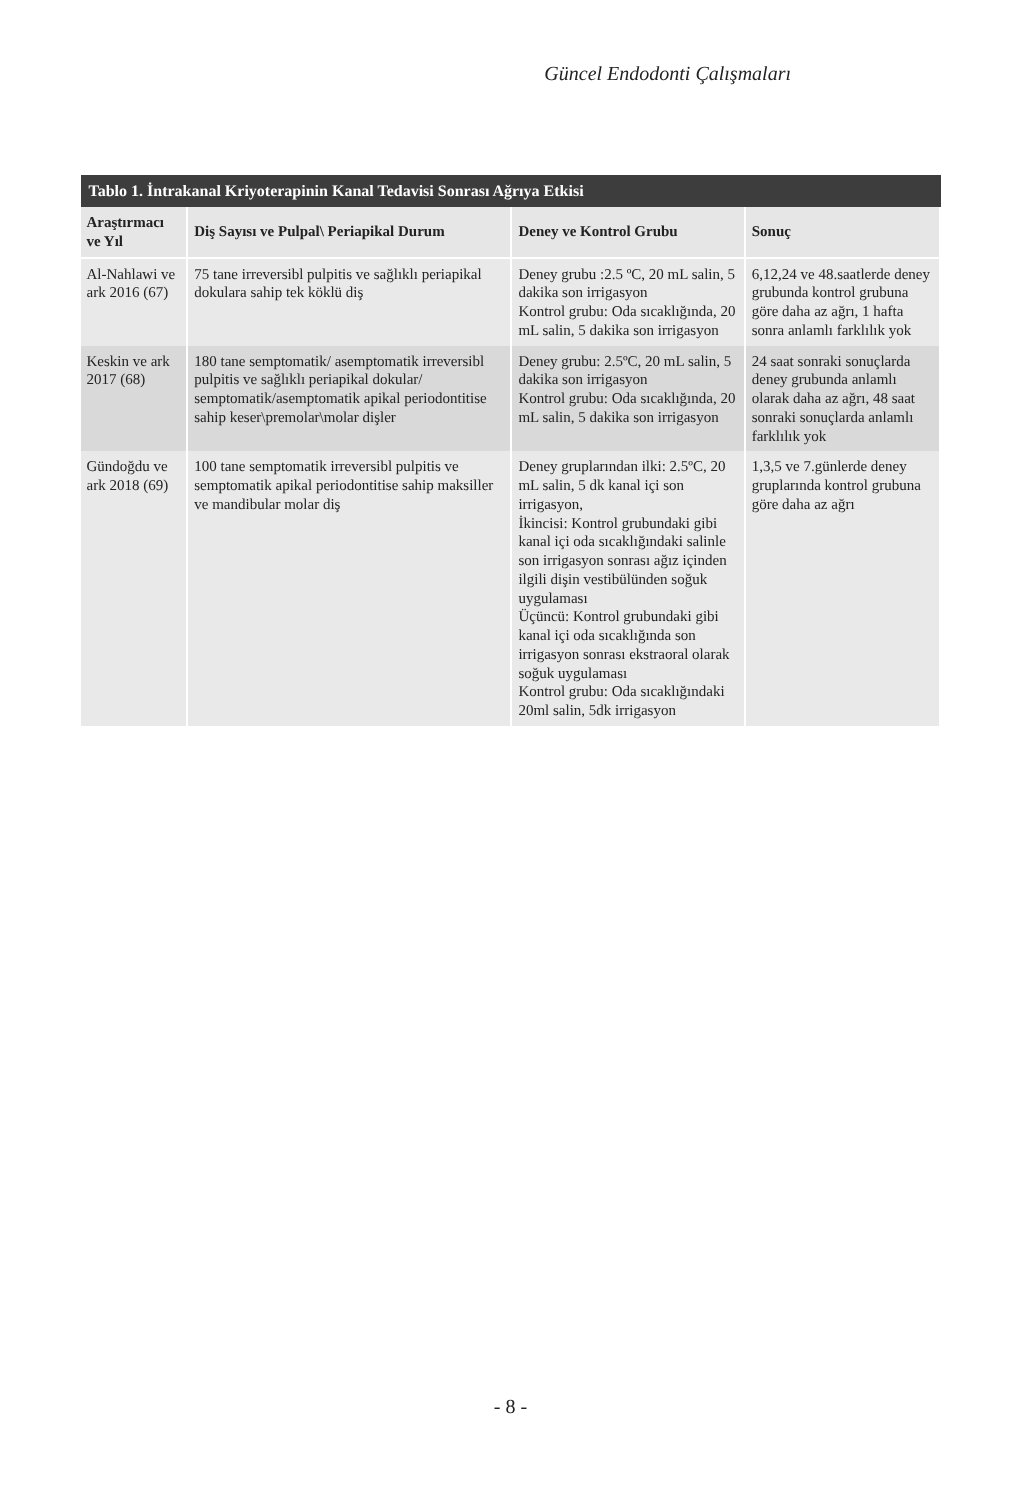Güncel Endodonti Çalışmaları
Tablo 1. İntrakanal Kriyoterapinin Kanal Tedavisi Sonrası Ağrıya Etkisi
| Araştırmacı ve Yıl | Diş Sayısı ve Pulpal\ Periapikal Durum | Deney ve Kontrol Grubu | Sonuç |
| --- | --- | --- | --- |
| Al-Nahlawi ve ark 2016 (67) | 75 tane irreversibl pulpitis ve sağlıklı periapikal dokulara sahip tek köklü diş | Deney grubu :2.5 ºC, 20 mL salin, 5 dakika son irrigasyon Kontrol grubu: Oda sıcaklığında, 20 mL salin, 5 dakika son irrigasyon | 6,12,24 ve 48.saatlerde deney grubunda kontrol grubuna göre daha az ağrı, 1 hafta sonra anlamlı farklılık yok |
| Keskin ve ark 2017 (68) | 180 tane semptomatik/ asemptomatik irreversibl pulpitis ve sağlıklı periapikal dokular/ semptomatik/asemptomatik apikal periodontitise sahip keser\premolar\molar dişler | Deney grubu: 2.5ºC, 20 mL salin, 5 dakika son irrigasyon Kontrol grubu: Oda sıcaklığında, 20 mL salin, 5 dakika son irrigasyon | 24 saat sonraki sonuçlarda deney grubunda anlamlı olarak daha az ağrı, 48 saat sonraki sonuçlarda anlamlı farklılık yok |
| Gündoğdu ve ark 2018 (69) | 100 tane semptomatik irreversibl pulpitis ve semptomatik apikal periodontitise sahip maksiller ve mandibular molar diş | Deney gruplarından ilki: 2.5ºC, 20 mL salin, 5 dk kanal içi son irrigasyon, İkincisi: Kontrol grubundaki gibi kanal içi oda sıcaklığındaki salinle son irrigasyon sonrası ağız içinden ilgili dişin vestibülünden soğuk uygulaması Üçüncü: Kontrol grubundaki gibi kanal içi oda sıcaklığında son irrigasyon sonrası ekstraoral olarak soğuk uygulaması Kontrol grubu: Oda sıcaklığındaki 20ml salin, 5dk irrigasyon | 1,3,5 ve 7.günlerde deney gruplarında kontrol grubuna göre daha az ağrı |
- 8 -